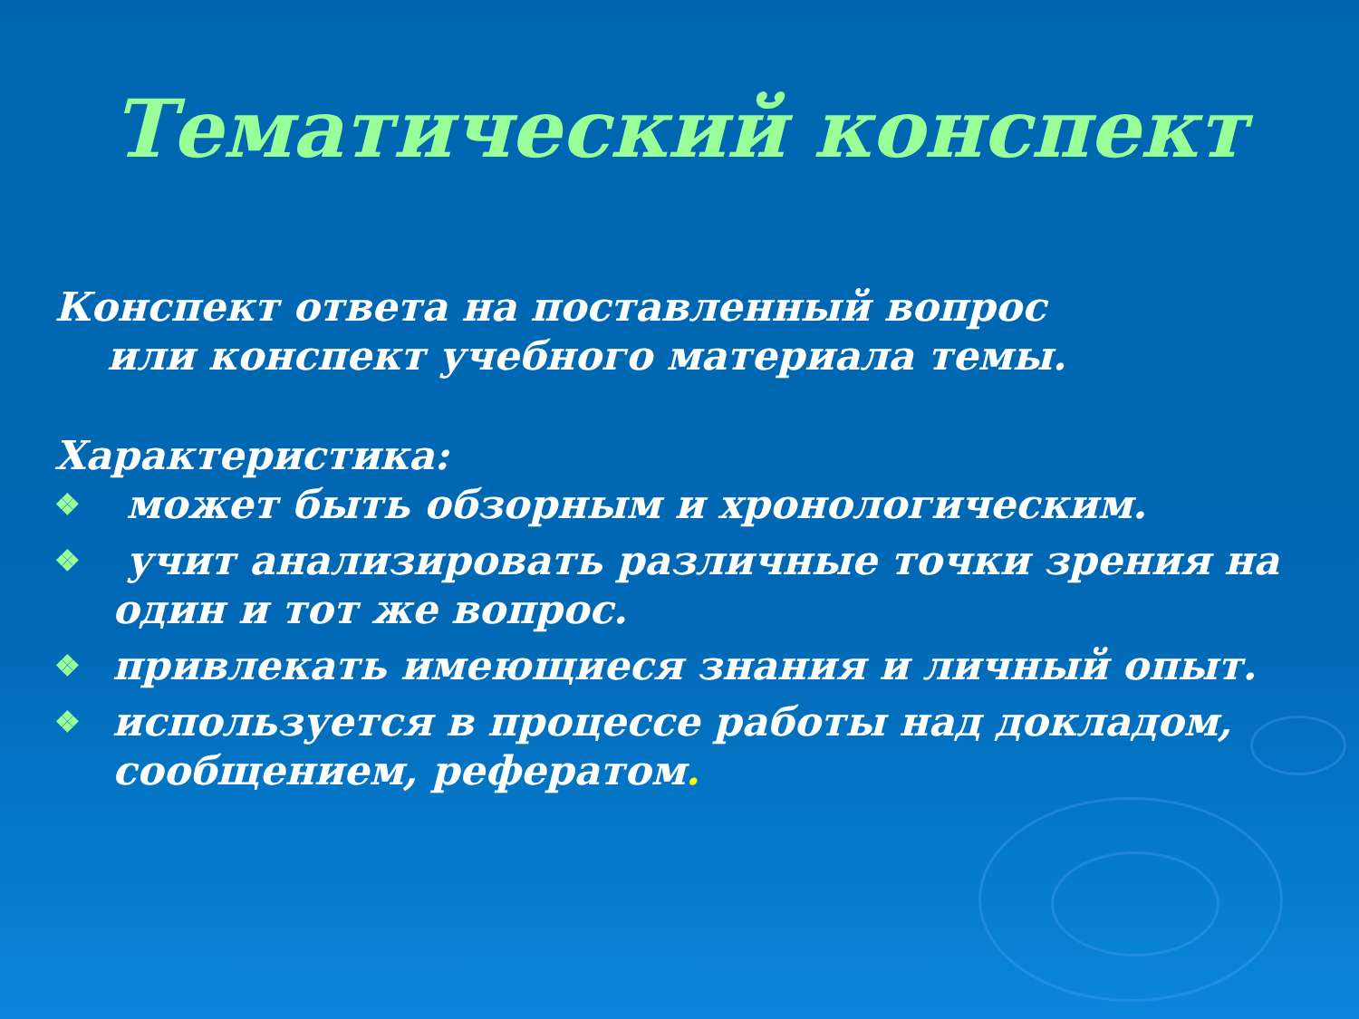Тематический конспект
Конспект ответа на поставленный вопрос
или конспект учебного материала темы.
Характеристика:
❖ может быть обзорным и хронологическим.
❖ учит анализировать различные точки зрения на один и тот же вопрос.
❖ привлекать имеющиеся знания и личный опыт.
❖ используется в процессе работы над докладом, сообщением, рефератом.